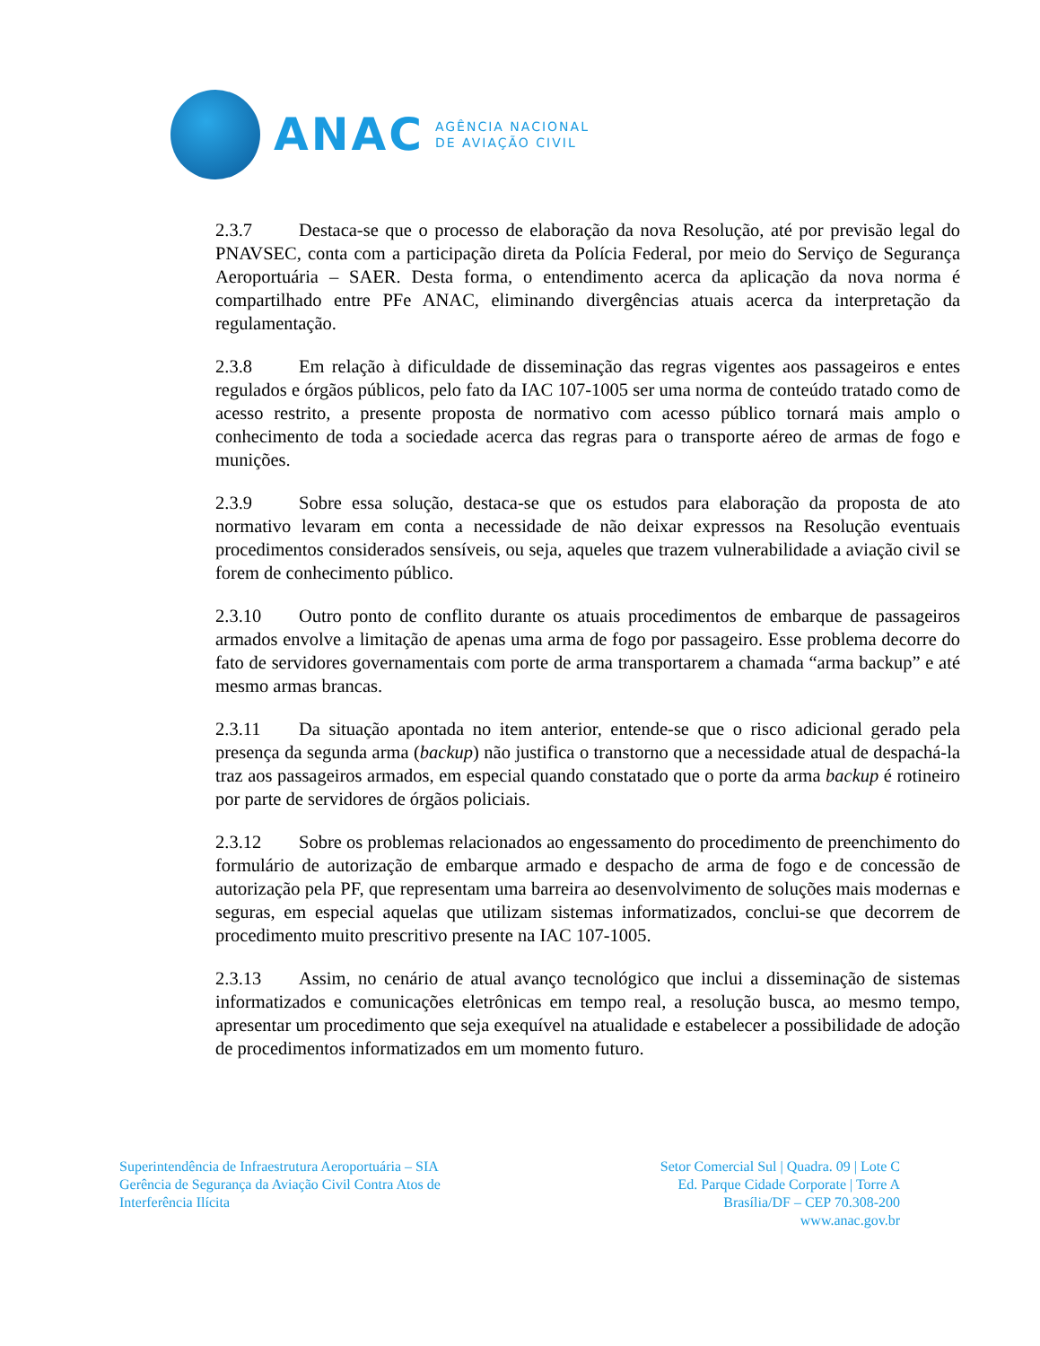ANAC
AGÊNCIA NACIONAL
DE AVIAÇÃO CIVIL
2.3.7 Destaca-se que o processo de elaboração da nova Resolução, até por previsão legal do PNAVSEC, conta com a participação direta da Polícia Federal, por meio do Serviço de Segurança Aeroportuária – SAER. Desta forma, o entendimento acerca da aplicação da nova norma é compartilhado entre PFe ANAC, eliminando divergências atuais acerca da interpretação da regulamentação.
2.3.8 Em relação à dificuldade de disseminação das regras vigentes aos passageiros e entes regulados e órgãos públicos, pelo fato da IAC 107-1005 ser uma norma de conteúdo tratado como de acesso restrito, a presente proposta de normativo com acesso público tornará mais amplo o conhecimento de toda a sociedade acerca das regras para o transporte aéreo de armas de fogo e munições.
2.3.9 Sobre essa solução, destaca-se que os estudos para elaboração da proposta de ato normativo levaram em conta a necessidade de não deixar expressos na Resolução eventuais procedimentos considerados sensíveis, ou seja, aqueles que trazem vulnerabilidade a aviação civil se forem de conhecimento público.
2.3.10 Outro ponto de conflito durante os atuais procedimentos de embarque de passageiros armados envolve a limitação de apenas uma arma de fogo por passageiro. Esse problema decorre do fato de servidores governamentais com porte de arma transportarem a chamada “arma backup” e até mesmo armas brancas.
2.3.11 Da situação apontada no item anterior, entende-se que o risco adicional gerado pela presença da segunda arma (backup) não justifica o transtorno que a necessidade atual de despachá-la traz aos passageiros armados, em especial quando constatado que o porte da arma backup é rotineiro por parte de servidores de órgãos policiais.
2.3.12 Sobre os problemas relacionados ao engessamento do procedimento de preenchimento do formulário de autorização de embarque armado e despacho de arma de fogo e de concessão de autorização pela PF, que representam uma barreira ao desenvolvimento de soluções mais modernas e seguras, em especial aquelas que utilizam sistemas informatizados, conclui-se que decorrem de procedimento muito prescritivo presente na IAC 107-1005.
2.3.13 Assim, no cenário de atual avanço tecnológico que inclui a disseminação de sistemas informatizados e comunicações eletrônicas em tempo real, a resolução busca, ao mesmo tempo, apresentar um procedimento que seja exequível na atualidade e estabelecer a possibilidade de adoção de procedimentos informatizados em um momento futuro.
Superintendência de Infraestrutura Aeroportuária – SIA
Gerência de Segurança da Aviação Civil Contra Atos de
Interferência Ilícita
Setor Comercial Sul | Quadra. 09 | Lote C
Ed. Parque Cidade Corporate | Torre A
Brasília/DF – CEP 70.308-200
www.anac.gov.br